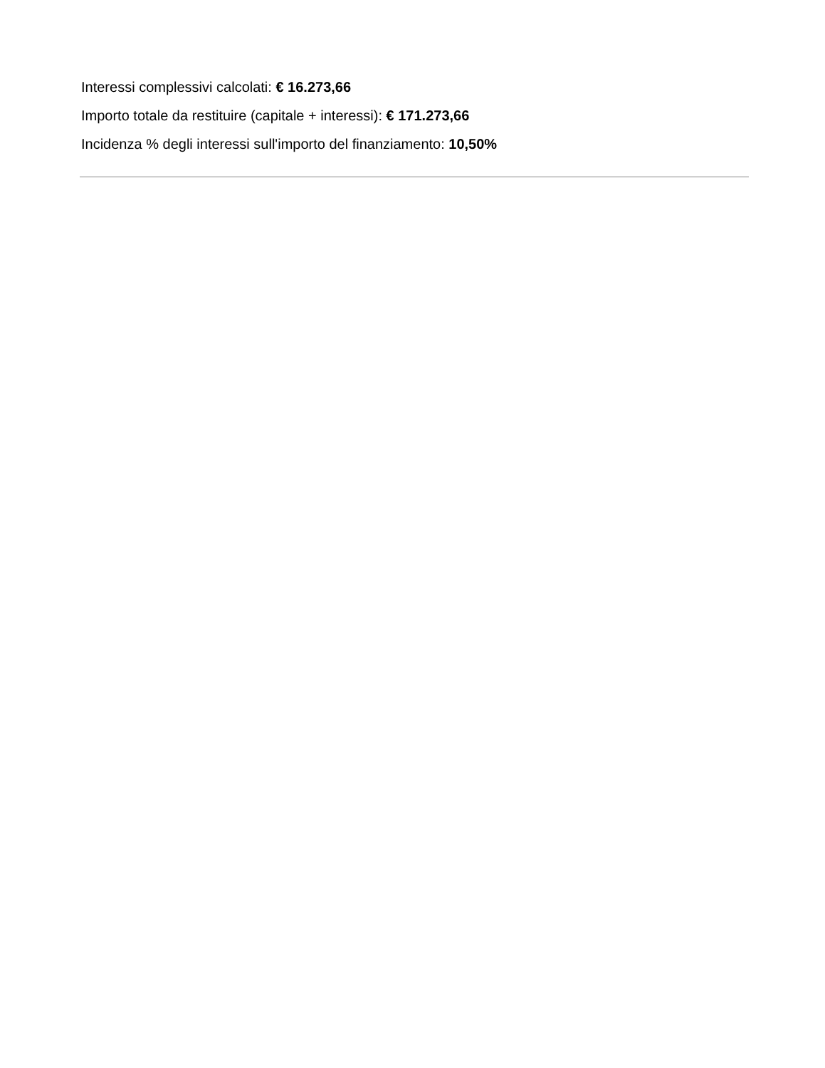Interessi complessivi calcolati: € 16.273,66
Importo totale da restituire (capitale + interessi): € 171.273,66
Incidenza % degli interessi sull'importo del finanziamento: 10,50%